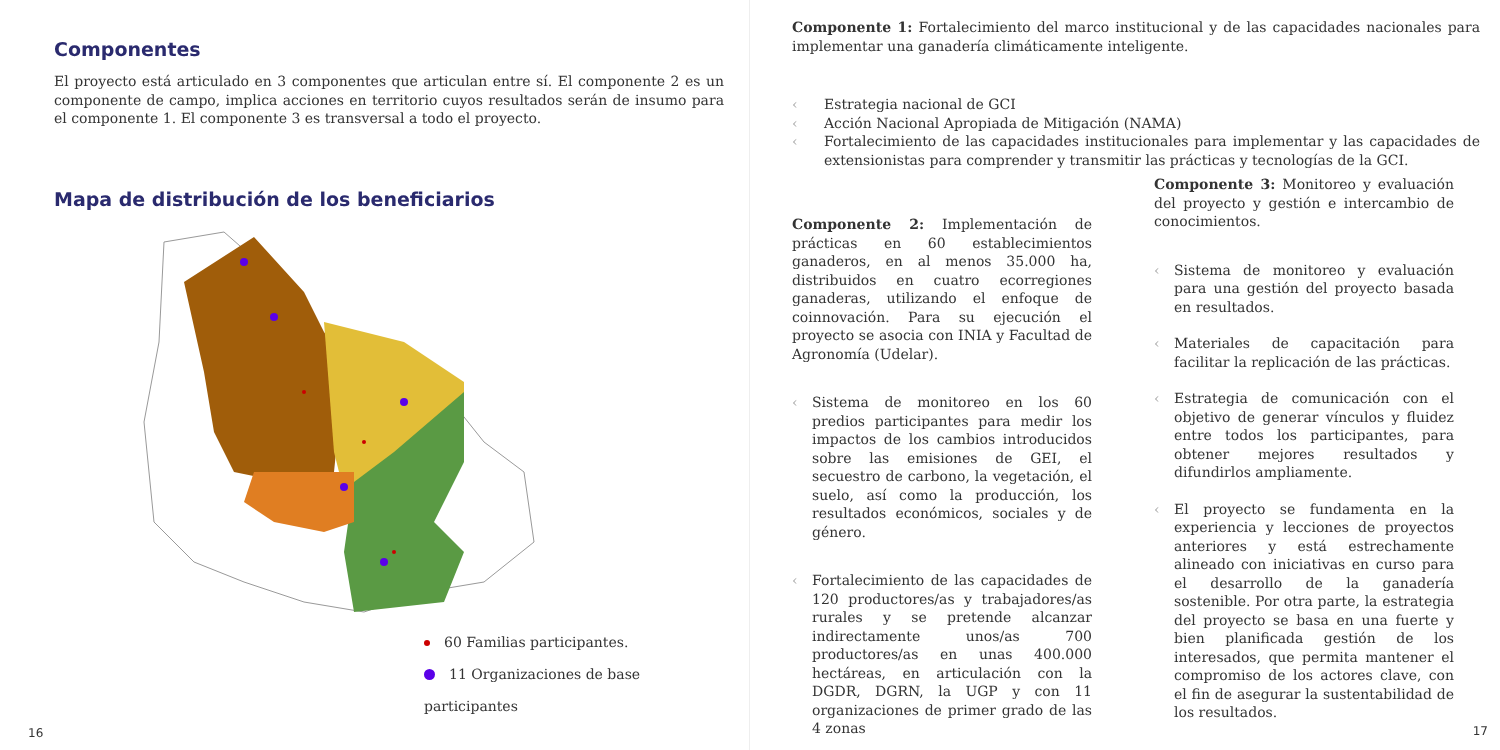Componentes
El proyecto está articulado en 3 componentes que articulan entre sí. El componente 2 es un componente de campo, implica acciones en territorio cuyos resultados serán de insumo para el componente 1. El componente 3 es transversal a todo el proyecto.
Mapa de distribución de los beneficiarios
60 Familias participantes.
11 Organizaciones de base participantes
16
Componente 1: Fortalecimiento del marco institucional y de las capacidades nacionales para implementar una ganadería climáticamente inteligente.
‹ Estrategia nacional de GCI
‹ Acción Nacional Apropiada de Mitigación (NAMA)
‹ Fortalecimiento de las capacidades institucionales para implementar y las capacidades de extensionistas para comprender y transmitir las prácticas y tecnologías de la GCI.
Componente 2: Implementación de prácticas en 60 establecimientos ganaderos, en al menos 35.000 ha, distribuidos en cuatro ecorregiones ganaderas, utilizando el enfoque de coinnovación. Para su ejecución el proyecto se asocia con INIA y Facultad de Agronomía (Udelar).
‹ Sistema de monitoreo en los 60 predios participantes para medir los impactos de los cambios introducidos sobre las emisiones de GEI, el secuestro de carbono, la vegetación, el suelo, así como la producción, los resultados económicos, sociales y de género.
‹ Fortalecimiento de las capacidades de 120 productores/as y trabajadores/as rurales y se pretende alcanzar indirectamente unos/as 700 productores/as en unas 400.000 hectáreas, en articulación con la DGDR, DGRN, la UGP y con 11 organizaciones de primer grado de las 4 zonas
Componente 3: Monitoreo y evaluación del proyecto y gestión e intercambio de conocimientos.
‹ Sistema de monitoreo y evaluación para una gestión del proyecto basada en resultados.
‹ Materiales de capacitación para facilitar la replicación de las prácticas.
‹ Estrategia de comunicación con el objetivo de generar vínculos y fluidez entre todos los participantes, para obtener mejores resultados y difundirlos ampliamente.
‹ El proyecto se fundamenta en la experiencia y lecciones de proyectos anteriores y está estrechamente alineado con iniciativas en curso para el desarrollo de la ganadería sostenible. Por otra parte, la estrategia del proyecto se basa en una fuerte y bien planificada gestión de los interesados, que permita mantener el compromiso de los actores clave, con el fin de asegurar la sustentabilidad de los resultados.
17